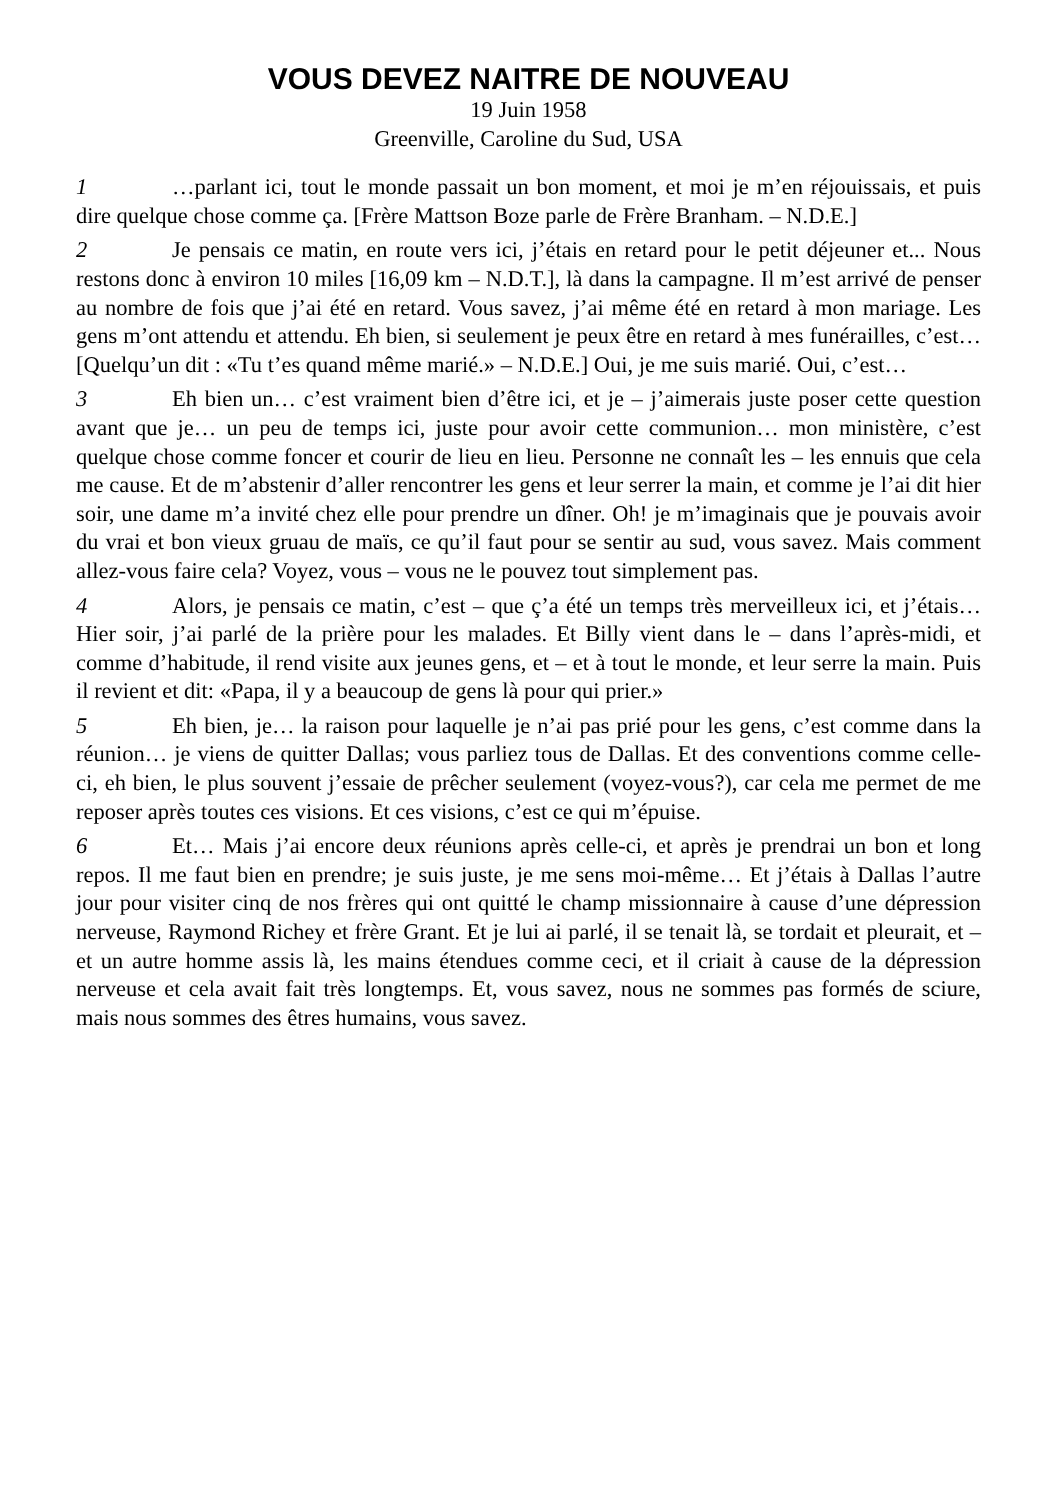VOUS DEVEZ NAITRE DE NOUVEAU
19 Juin 1958
Greenville, Caroline du Sud, USA
1 …parlant ici, tout le monde passait un bon moment, et moi je m’en réjouissais, et puis dire quelque chose comme ça. [Frère Mattson Boze parle de Frère Branham. – N.D.E.]
2 Je pensais ce matin, en route vers ici, j’étais en retard pour le petit déjeuner et... Nous restons donc à environ 10 miles [16,09 km – N.D.T.], là dans la campagne. Il m’est arrivé de penser au nombre de fois que j’ai été en retard. Vous savez, j’ai même été en retard à mon mariage. Les gens m’ont attendu et attendu. Eh bien, si seulement je peux être en retard à mes funérailles, c’est… [Quelqu’un dit : «Tu t’es quand même marié.» – N.D.E.] Oui, je me suis marié. Oui, c’est…
3 Eh bien un… c’est vraiment bien d’être ici, et je – j’aimerais juste poser cette question avant que je… un peu de temps ici, juste pour avoir cette communion… mon ministère, c’est quelque chose comme foncer et courir de lieu en lieu. Personne ne connaît les – les ennuis que cela me cause. Et de m’abstenir d’aller rencontrer les gens et leur serrer la main, et comme je l’ai dit hier soir, une dame m’a invité chez elle pour prendre un dîner. Oh! je m’imaginais que je pouvais avoir du vrai et bon vieux gruau de maïs, ce qu’il faut pour se sentir au sud, vous savez. Mais comment allez-vous faire cela? Voyez, vous – vous ne le pouvez tout simplement pas.
4 Alors, je pensais ce matin, c’est – que ç’a été un temps très merveilleux ici, et j’étais… Hier soir, j’ai parlé de la prière pour les malades. Et Billy vient dans le – dans l’après-midi, et comme d’habitude, il rend visite aux jeunes gens, et – et à tout le monde, et leur serre la main. Puis il revient et dit: «Papa, il y a beaucoup de gens là pour qui prier.»
5 Eh bien, je… la raison pour laquelle je n’ai pas prié pour les gens, c’est comme dans la réunion… je viens de quitter Dallas; vous parliez tous de Dallas. Et des conventions comme celle-ci, eh bien, le plus souvent j’essaie de prêcher seulement (voyez-vous?), car cela me permet de me reposer après toutes ces visions. Et ces visions, c’est ce qui m’épuise.
6 Et… Mais j’ai encore deux réunions après celle-ci, et après je prendrai un bon et long repos. Il me faut bien en prendre; je suis juste, je me sens moi-même… Et j’étais à Dallas l’autre jour pour visiter cinq de nos frères qui ont quitté le champ missionnaire à cause d’une dépression nerveuse, Raymond Richey et frère Grant. Et je lui ai parlé, il se tenait là, se tordait et pleurait, et – et un autre homme assis là, les mains étendues comme ceci, et il criait à cause de la dépression nerveuse et cela avait fait très longtemps. Et, vous savez, nous ne sommes pas formés de sciure, mais nous sommes des êtres humains, vous savez.